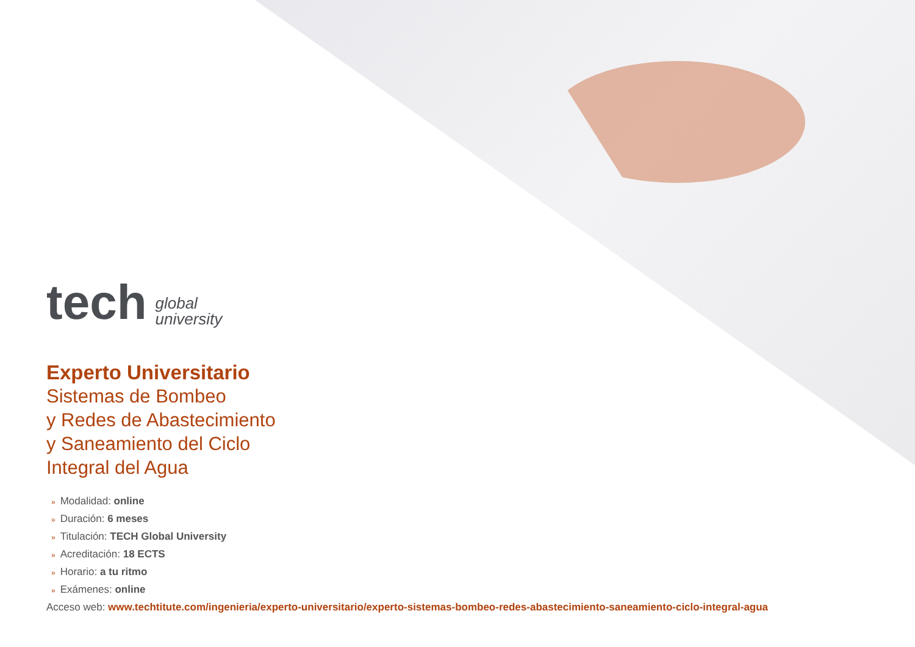tech global
university
Experto Universitario
Sistemas de Bombeo
y Redes de Abastecimiento
y Saneamiento del Ciclo
Integral del Agua
» Modalidad: online
» Duración: 6 meses
» Titulación: TECH Global University
» Acreditación: 18 ECTS
» Horario: a tu ritmo
» Exámenes: online
Acceso web: www.techtitute.com/ingenieria/experto-universitario/experto-sistemas-bombeo-redes-abastecimiento-saneamiento-ciclo-integral-agua